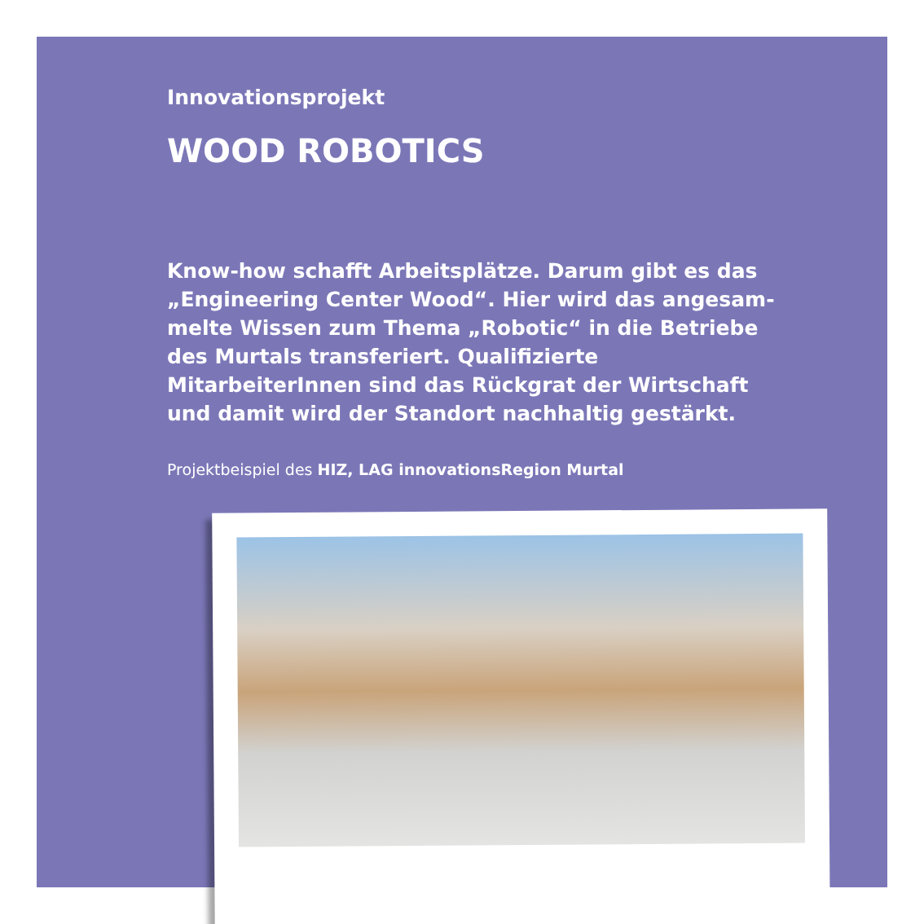Innovationsprojekt
WOOD ROBOTICS
Know-how schafft Arbeitsplätze. Darum gibt es das „Engineering Center Wood“. Hier wird das angesam­melte Wissen zum Thema „Robotic“ in die Betriebe des Murtals transferiert. Qualifizierte MitarbeiterInnen sind das Rückgrat der Wirtschaft und damit wird der Stand­ort nachhaltig gestärkt.
Projektbeispiel des HIZ, LAG innovationsRegion Murtal